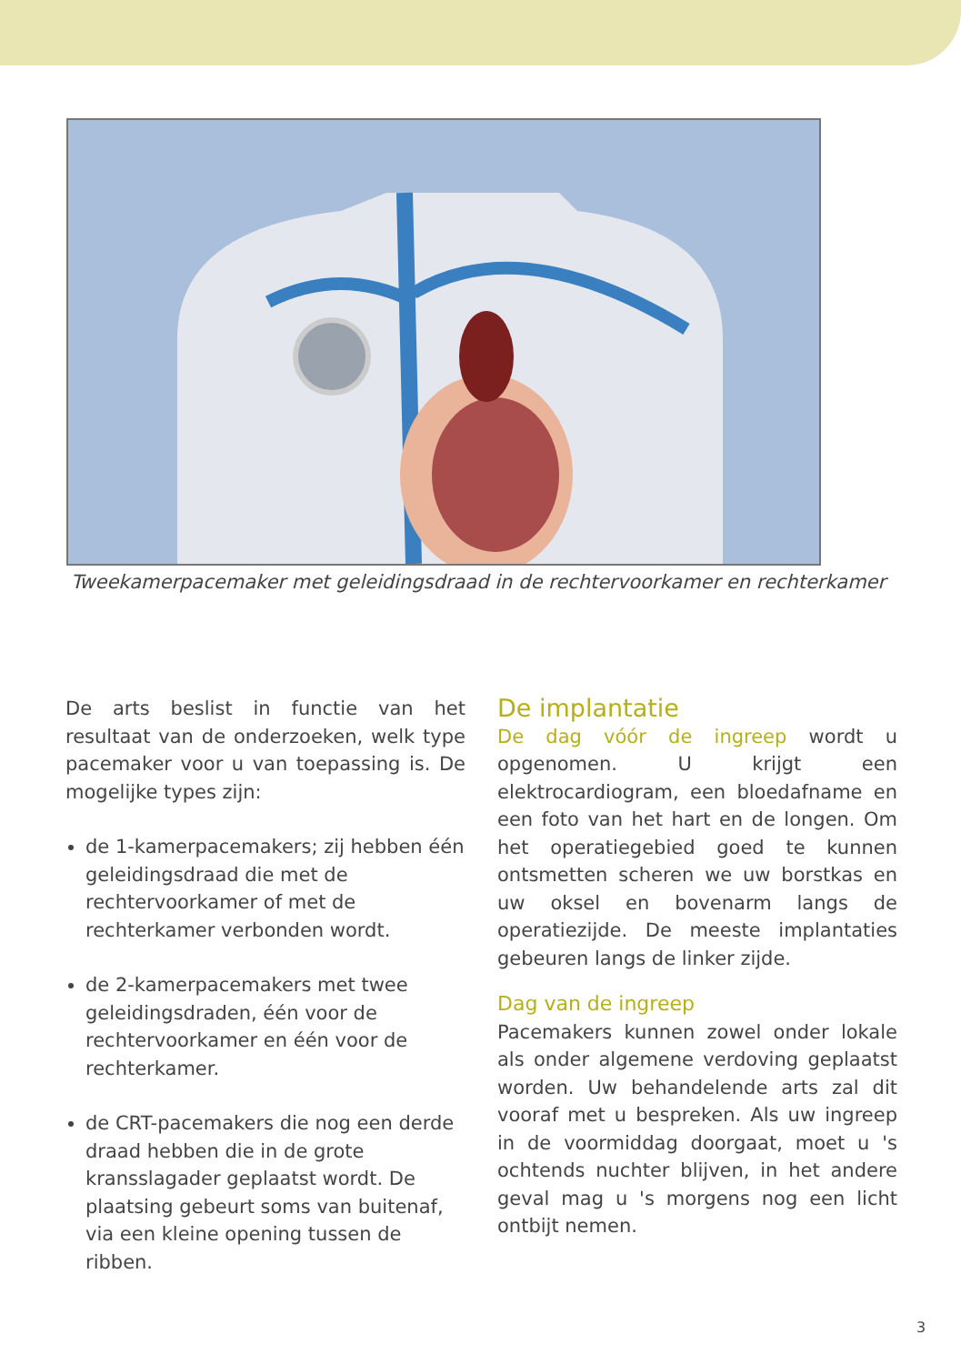Tweekamerpacemaker met geleidingsdraad in de rechtervoorkamer en rechterkamer
De arts beslist in functie van het resultaat van de onderzoeken, welk type pacemaker voor u van toepassing is. De mogelijke types zijn:
de 1-kamerpacemakers; zij hebben één geleidingsdraad die met de rechtervoorkamer of met de rechterkamer verbonden wordt.
de 2-kamerpacemakers met twee geleidingsdraden, één voor de rechtervoorkamer en één voor de rechterkamer.
de CRT-pacemakers die nog een derde draad hebben die in de grote kransslagader geplaatst wordt. De plaatsing gebeurt soms van buitenaf, via een kleine opening tussen de ribben.
De implantatie
De dag vóór de ingreep wordt u opgenomen. U krijgt een elektrocardiogram, een bloedafname en een foto van het hart en de longen. Om het operatiegebied goed te kunnen ontsmetten scheren we uw borstkas en uw oksel en bovenarm langs de operatiezijde. De meeste implantaties gebeuren langs de linker zijde.
Dag van de ingreep
Pacemakers kunnen zowel onder lokale als onder algemene verdoving geplaatst worden. Uw behandelende arts zal dit vooraf met u bespreken. Als uw ingreep in de voormiddag doorgaat, moet u 's ochtends nuchter blijven, in het andere geval mag u 's morgens nog een licht ontbijt nemen.
3